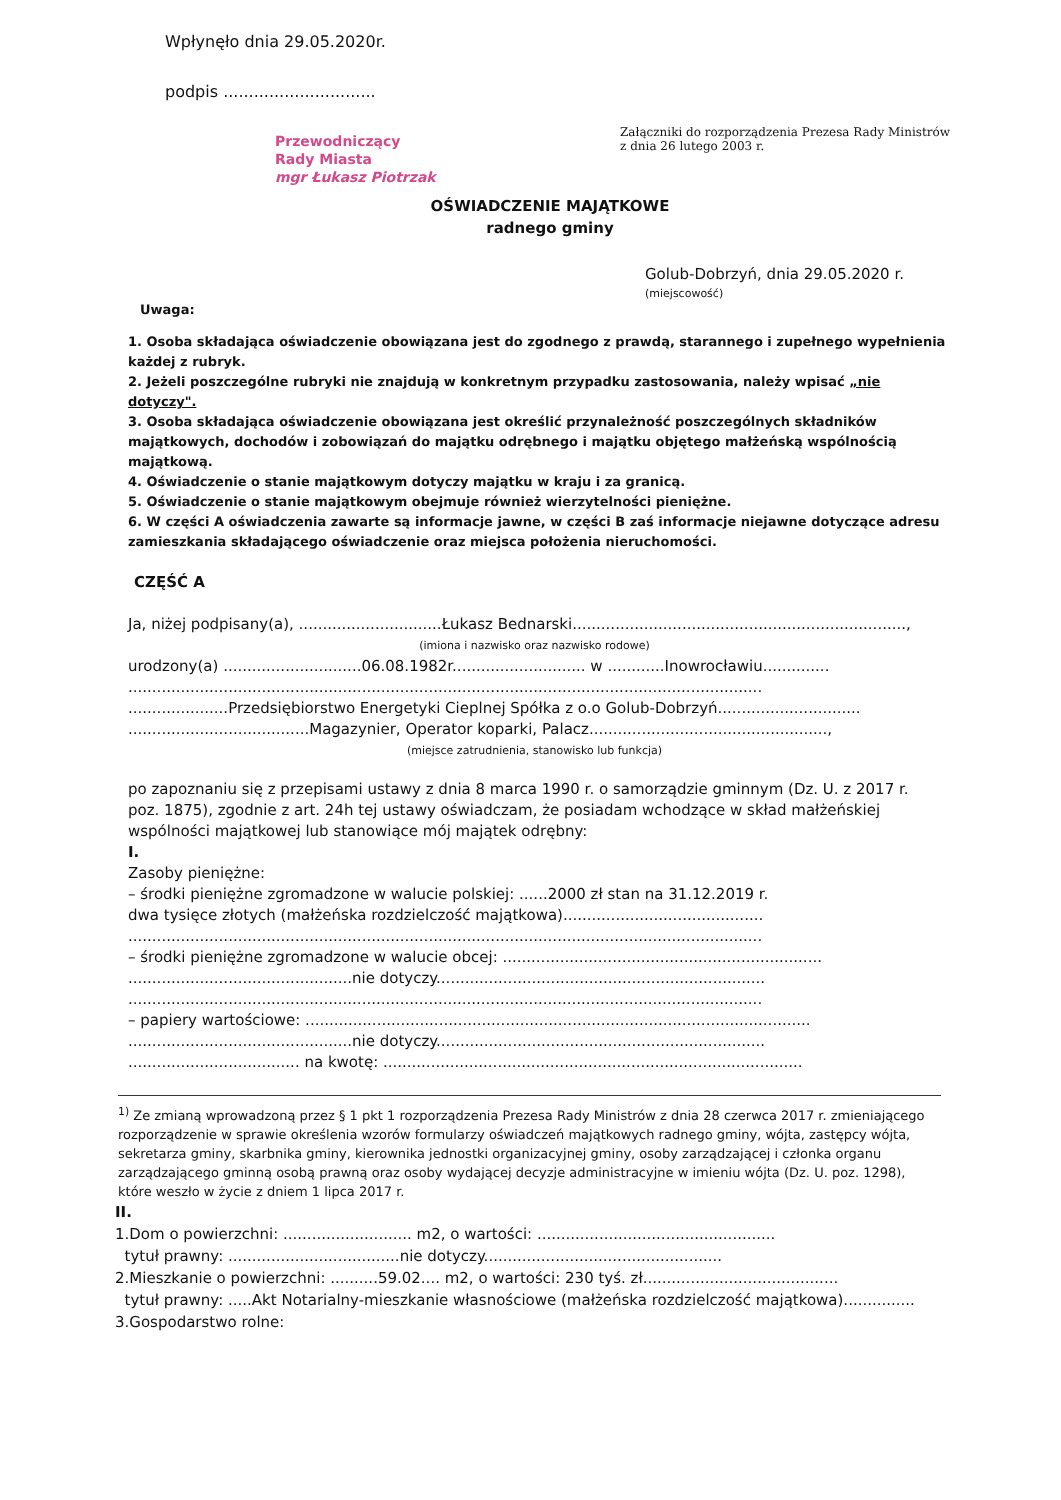Wpłynęło dnia 29.05.2020r.
podpis ..............................
Przewodniczący
Rady Miasta
mgr Łukasz Piotrzak
Załączniki do rozporządzenia Prezesa Rady Ministrów
z dnia 26 lutego 2003 r.
OŚWIADCZENIE MAJĄTKOWE
radnego gminy
Golub-Dobrzyń, dnia 29.05.2020 r.
(miejscowość)
Uwaga:
1. Osoba składająca oświadczenie obowiązana jest do zgodnego z prawdą, starannego i zupełnego wypełnienia każdej z rubryk.
2. Jeżeli poszczególne rubryki nie znajdują w konkretnym przypadku zastosowania, należy wpisać „nie dotyczy".
3. Osoba składająca oświadczenie obowiązana jest określić przynależność poszczególnych składników majątkowych, dochodów i zobowiązań do majątku odrębnego i majątku objętego małżeńską wspólnością majątkową.
4. Oświadczenie o stanie majątkowym dotyczy majątku w kraju i za granicą.
5. Oświadczenie o stanie majątkowym obejmuje również wierzytelności pieniężne.
6. W części A oświadczenia zawarte są informacje jawne, w części B zaś informacje niejawne dotyczące adresu zamieszkania składającego oświadczenie oraz miejsca położenia nieruchomości.
CZĘŚĆ A
Ja, niżej podpisany(a), ..............................Łukasz Bednarski......................................................................,
(imiona i nazwisko oraz nazwisko rodowe)
urodzony(a) .............................06.08.1982r............................ w ............Inowrocławiu..............
.....................................................................................................................................
.....................Przedsiębiorstwo Energetyki Cieplnej Spółka z o.o Golub-Dobrzyń..............................
......................................Magazynier, Operator koparki, Palacz..................................................,
(miejsce zatrudnienia, stanowisko lub funkcja)
po zapoznaniu się z przepisami ustawy z dnia 8 marca 1990 r. o samorządzie gminnym (Dz. U. z 2017 r. poz. 1875), zgodnie z art. 24h tej ustawy oświadczam, że posiadam wchodzące w skład małżeńskiej wspólności majątkowej lub stanowiące mój majątek odrębny:
I.
Zasoby pieniężne:
– środki pieniężne zgromadzone w walucie polskiej: ......2000 zł stan na 31.12.2019 r.
dwa tysięce złotych (małżeńska rozdzielczość majątkowa)..........................................
.....................................................................................................................................
– środki pieniężne zgromadzone w walucie obcej: ...................................................................
...............................................nie dotyczy.....................................................................
.....................................................................................................................................
– papiery wartościowe: ..........................................................................................................
...............................................nie dotyczy.....................................................................
.................................... na kwotę: ........................................................................................
<sup>1)</sup> Ze zmianą wprowadzoną przez § 1 pkt 1 rozporządzenia Prezesa Rady Ministrów z dnia 28 czerwca 2017 r. zmieniającego rozporządzenie w sprawie określenia wzorów formularzy oświadczeń majątkowych radnego gminy, wójta, zastępcy wójta, sekretarza gminy, skarbnika gminy, kierownika jednostki organizacyjnej gminy, osoby zarządzającej i członka organu zarządzającego gminną osobą prawną oraz osoby wydającej decyzje administracyjne w imieniu wójta (Dz. U. poz. 1298), które weszło w życie z dniem 1 lipca 2017 r.
II.
1.Dom o powierzchni: ........................... m2, o wartości: ..................................................
tytuł prawny: ....................................nie dotyczy..................................................
2.Mieszkanie o powierzchni: ..........59.02.... m2, o wartości: 230 tyś. zł.........................................
tytuł prawny: .....Akt Notarialny-mieszkanie własnościowe (małżeńska rozdzielczość majątkowa)...............
3.Gospodarstwo rolne: